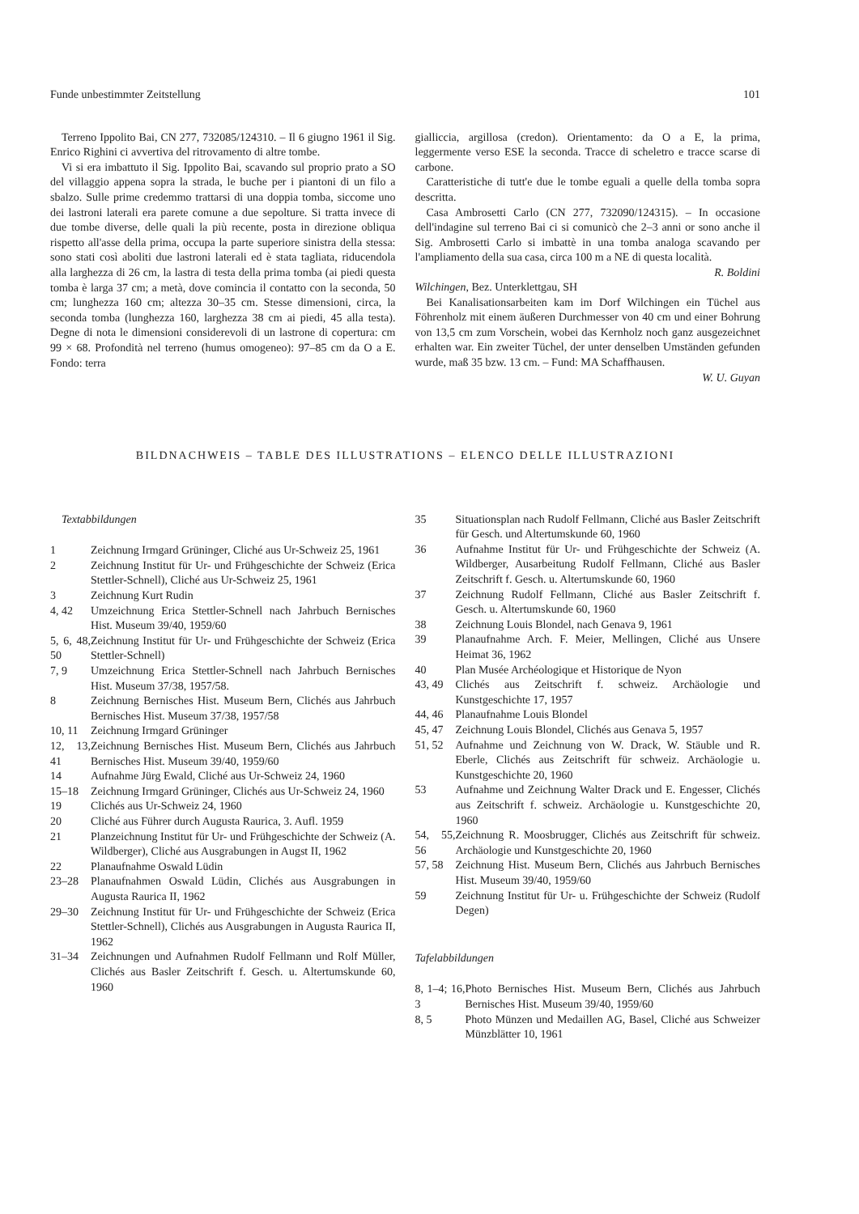Funde unbestimmter Zeitstellung 101
Terreno Ippolito Bai, CN 277, 732085/124310. – Il 6 giugno 1961 il Sig. Enrico Righini ci avvertiva del ritrovamento di altre tombe.
Vi si era imbattuto il Sig. Ippolito Bai, scavando sul proprio prato a SO del villaggio appena sopra la strada, le buche per i piantoni di un filo a sbalzo. Sulle prime credemmo trattarsi di una doppia tomba, siccome uno dei lastroni laterali era parete comune a due sepolture. Si tratta invece di due tombe diverse, delle quali la più recente, posta in direzione obliqua rispetto all'asse della prima, occupa la parte superiore sinistra della stessa: sono stati così aboliti due lastroni laterali ed è stata tagliata, riducendola alla larghezza di 26 cm, la lastra di testa della prima tomba (ai piedi questa tomba è larga 37 cm; a metà, dove comincia il contatto con la seconda, 50 cm; lunghezza 160 cm; altezza 30–35 cm. Stesse dimensioni, circa, la seconda tomba (lunghezza 160, larghezza 38 cm ai piedi, 45 alla testa). Degne di nota le dimensioni considerevoli di un lastrone di copertura: cm 99 × 68. Profondità nel terreno (humus omogeneo): 97–85 cm da O a E. Fondo: terra
gialliccia, argillosa (credon). Orientamento: da O a E, la prima, leggermente verso ESE la seconda. Tracce di scheletro e tracce scarse di carbone.
Caratteristiche di tutt'e due le tombe eguali a quelle della tomba sopra descritta.
Casa Ambrosetti Carlo (CN 277, 732090/124315). – In occasione dell'indagine sul terreno Bai ci si comunicò che 2–3 anni or sono anche il Sig. Ambrosetti Carlo si imbattè in una tomba analoga scavando per l'ampliamento della sua casa, circa 100 m a NE di questa località. R. Boldini
Wilchingen, Bez. Unterklettgau, SH
Bei Kanalisationsarbeiten kam im Dorf Wilchingen ein Tüchel aus Föhrenholz mit einem äußeren Durchmesser von 40 cm und einer Bohrung von 13,5 cm zum Vorschein, wobei das Kernholz noch ganz ausgezeichnet erhalten war. Ein zweiter Tüchel, der unter denselben Umständen gefunden wurde, maß 35 bzw. 13 cm. – Fund: MA Schaffhausen.
W. U. Guyan
BILDNACHWEIS – TABLE DES ILLUSTRATIONS – ELENCO DELLE ILLUSTRAZIONI
Textabbildungen
1 Zeichnung Irmgard Grüninger, Cliché aus Ur-Schweiz 25, 1961
2 Zeichnung Institut für Ur- und Frühgeschichte der Schweiz (Erica Stettler-Schnell), Cliché aus Ur-Schweiz 25, 1961
3 Zeichnung Kurt Rudin
4, 42 Umzeichnung Erica Stettler-Schnell nach Jahrbuch Bernisches Hist. Museum 39/40, 1959/60
5, 6, 48, 50 Zeichnung Institut für Ur- und Frühgeschichte der Schweiz (Erica Stettler-Schnell)
7, 9 Umzeichnung Erica Stettler-Schnell nach Jahrbuch Bernisches Hist. Museum 37/38, 1957/58.
8 Zeichnung Bernisches Hist. Museum Bern, Clichés aus Jahrbuch Bernisches Hist. Museum 37/38, 1957/58
10, 11 Zeichnung Irmgard Grüninger
12, 13, 41 Zeichnung Bernisches Hist. Museum Bern, Clichés aus Jahrbuch Bernisches Hist. Museum 39/40, 1959/60
14 Aufnahme Jürg Ewald, Cliché aus Ur-Schweiz 24, 1960
15–18 Zeichnung Irmgard Grüninger, Clichés aus Ur-Schweiz 24, 1960
19 Clichés aus Ur-Schweiz 24, 1960
20 Cliché aus Führer durch Augusta Raurica, 3. Aufl. 1959
21 Planzeichnung Institut für Ur- und Frühgeschichte der Schweiz (A. Wildberger), Cliché aus Ausgrabungen in Augst II, 1962
22 Planaufnahme Oswald Lüdin
23–28 Planaufnahmen Oswald Lüdin, Clichés aus Ausgrabungen in Augusta Raurica II, 1962
29–30 Zeichnung Institut für Ur- und Frühgeschichte der Schweiz (Erica Stettler-Schnell), Clichés aus Ausgrabungen in Augusta Raurica II, 1962
31–34 Zeichnungen und Aufnahmen Rudolf Fellmann und Rolf Müller, Clichés aus Basler Zeitschrift f. Gesch. u. Altertumskunde 60, 1960
35 Situationsplan nach Rudolf Fellmann, Cliché aus Basler Zeitschrift für Gesch. und Altertumskunde 60, 1960
36 Aufnahme Institut für Ur- und Frühgeschichte der Schweiz (A. Wildberger, Ausarbeitung Rudolf Fellmann, Cliché aus Basler Zeitschrift f. Gesch. u. Altertumskunde 60, 1960
37 Zeichnung Rudolf Fellmann, Cliché aus Basler Zeitschrift f. Gesch. u. Altertumskunde 60, 1960
38 Zeichnung Louis Blondel, nach Genava 9, 1961
39 Planaufnahme Arch. F. Meier, Mellingen, Cliché aus Unsere Heimat 36, 1962
40 Plan Musée Archéologique et Historique de Nyon
43, 49 Clichés aus Zeitschrift f. schweiz. Archäologie und Kunstgeschichte 17, 1957
44, 46 Planaufnahme Louis Blondel
45, 47 Zeichnung Louis Blondel, Clichés aus Genava 5, 1957
51, 52 Aufnahme und Zeichnung von W. Drack, W. Stäuble und R. Eberle, Clichés aus Zeitschrift für schweiz. Archäologie u. Kunstgeschichte 20, 1960
53 Aufnahme und Zeichnung Walter Drack und E. Engesser, Clichés aus Zeitschrift f. schweiz. Archäologie u. Kunstgeschichte 20, 1960
54, 55, 56 Zeichnung R. Moosbrugger, Clichés aus Zeitschrift für schweiz. Archäologie und Kunstgeschichte 20, 1960
57, 58 Zeichnung Hist. Museum Bern, Clichés aus Jahrbuch Bernisches Hist. Museum 39/40, 1959/60
59 Zeichnung Institut für Ur- u. Frühgeschichte der Schweiz (Rudolf Degen)
Tafelabbildungen
8, 1–4; 16, 3 Photo Bernisches Hist. Museum Bern, Clichés aus Jahrbuch Bernisches Hist. Museum 39/40, 1959/60
8, 5 Photo Münzen und Medaillen AG, Basel, Cliché aus Schweizer Münzblätter 10, 1961